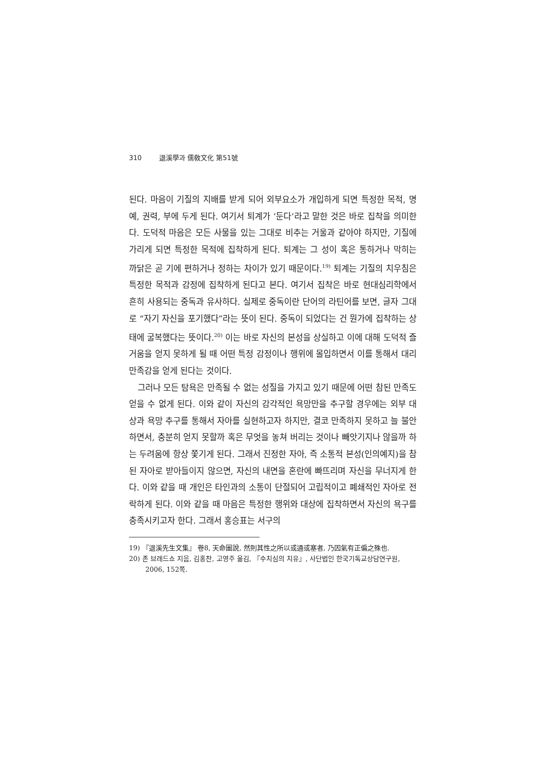310 退溪學과 儒敎文化 第51號
된다. 마음이 기질의 지배를 받게 되어 외부요소가 개입하게 되면 특정한 목적, 명예, 권력, 부에 두게 된다. 여기서 퇴계가 ‘둔다’라고 말한 것은 바로 집착을 의미한다. 도덕적 마음은 모든 사물을 있는 그대로 비추는 거울과 같아야 하지만, 기질에 가리게 되면 특정한 목적에 집착하게 된다. 퇴계는 그 성이 혹은 통하거나 막히는 까닭은 곧 기에 편하거나 정하는 차이가 있기 때문이다.<sup>19)</sup> 퇴계는 기질의 치우침은 특정한 목적과 감정에 집착하게 된다고 본다. 여기서 집착은 바로 현대심리학에서 흔히 사용되는 중독과 유사하다. 실제로 중독이란 단어의 라틴어를 보면, 글자 그대로 “자기 자신을 포기했다”라는 뜻이 된다. 중독이 되었다는 건 뭔가에 집착하는 상태에 굴복했다는 뜻이다.<sup>20)</sup> 이는 바로 자신의 본성을 상실하고 이에 대해 도덕적 즐거움을 얻지 못하게 될 때 어떤 특정 감정이나 행위에 몰입하면서 이를 통해서 대리 만족감을 얻게 된다는 것이다.
그러나 모든 탐욕은 만족될 수 없는 성질을 가지고 있기 때문에 어떤 참된 만족도 얻을 수 없게 된다. 이와 같이 자신의 감각적인 욕망만을 추구할 경우에는 외부 대상과 욕망 추구를 통해서 자아를 실현하고자 하지만, 결코 만족하지 못하고 늘 불안하면서, 충분히 얻지 못할까 혹은 무엇을 놓쳐 버리는 것이나 빼앗기지나 않을까 하는 두려움에 항상 쫓기게 된다. 그래서 진정한 자아, 즉 소통적 본성(인의예지)을 참된 자아로 받아들이지 않으면, 자신의 내면을 혼란에 빠뜨리며 자신을 무너지게 한다. 이와 같을 때 개인은 타인과의 소통이 단절되어 고립적이고 폐쇄적인 자아로 전락하게 된다. 이와 같을 때 마음은 특정한 행위와 대상에 집착하면서 자신의 욕구를 충족시키고자 한다. 그래서 홍승표는 서구의
19) 『退溪先生文集』 卷8, 天命圖說, 然則其性之所以或通或塞者, 乃因氣有正偏之殊也.
20) 존 브래드쇼 지음, 김홍찬, 고영주 옮김, 『수치심의 치유』, 사단법인 한국기독교상담연구원, 2006, 152쪽.